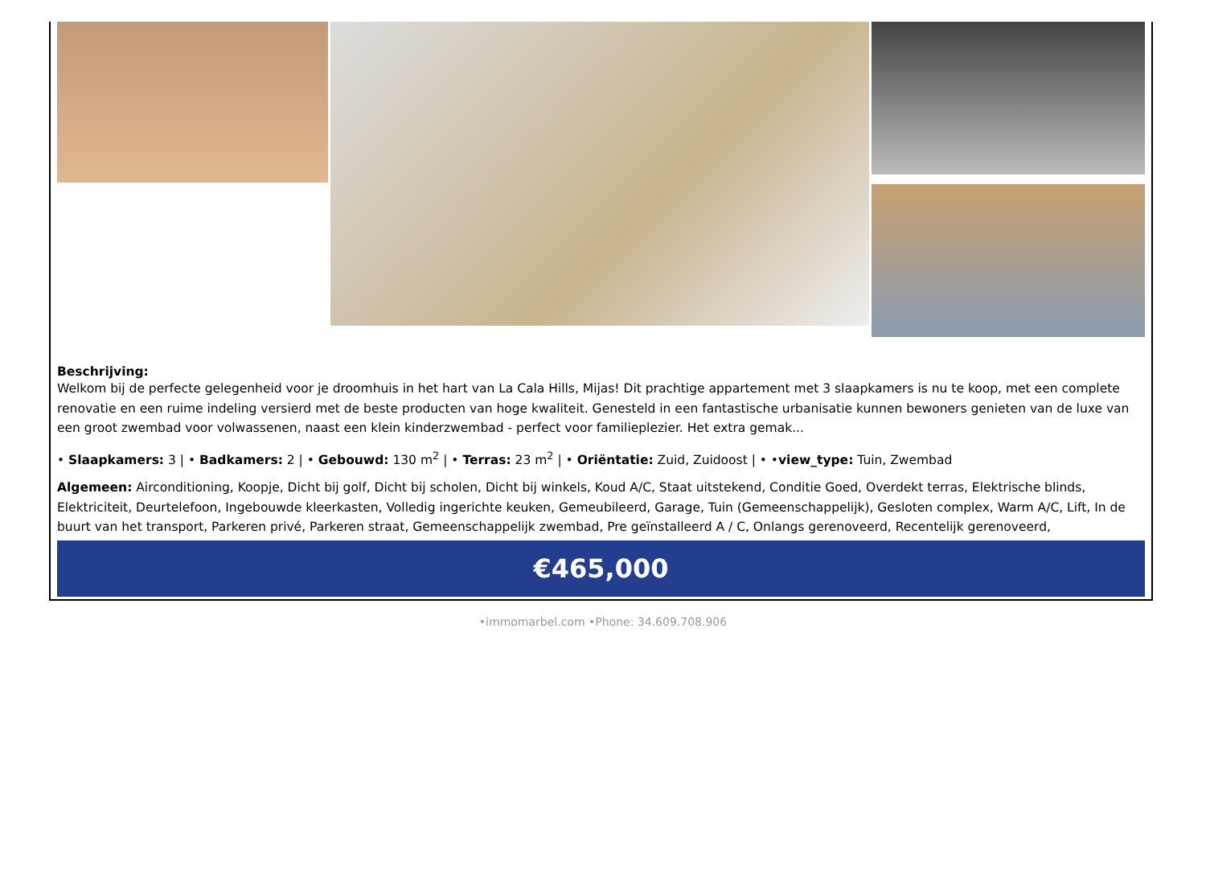Beschrijving:
Welkom bij de perfecte gelegenheid voor je droomhuis in het hart van La Cala Hills, Mijas! Dit prachtige appartement met 3 slaapkamers is nu te koop, met een complete renovatie en een ruime indeling versierd met de beste producten van hoge kwaliteit. Genesteld in een fantastische urbanisatie kunnen bewoners genieten van de luxe van een groot zwembad voor volwassenen, naast een klein kinderzwembad - perfect voor familieplezier. Het extra gemak...
• Slaapkamers: 3 | • Badkamers: 2 | • Gebouwd: 130 m<sup>2</sup> | • Terras: 23 m<sup>2</sup> | • Oriëntatie: Zuid, Zuidoost | • •view_type: Tuin, Zwembad
Algemeen: Airconditioning, Koopje, Dicht bij golf, Dicht bij scholen, Dicht bij winkels, Koud A/C, Staat uitstekend, Conditie Goed, Overdekt terras, Elektrische blinds, Elektriciteit, Deurtelefoon, Ingebouwde kleerkasten, Volledig ingerichte keuken, Gemeubileerd, Garage, Tuin (Gemeenschappelijk), Gesloten complex, Warm A/C, Lift, In de buurt van het transport, Parkeren privé, Parkeren straat, Gemeenschappelijk zwembad, Pre geïnstalleerd A / C, Onlangs gerenoveerd, Recentelijk gerenoveerd,
€465,000
•immomarbel.com •Phone: 34.609.708.906